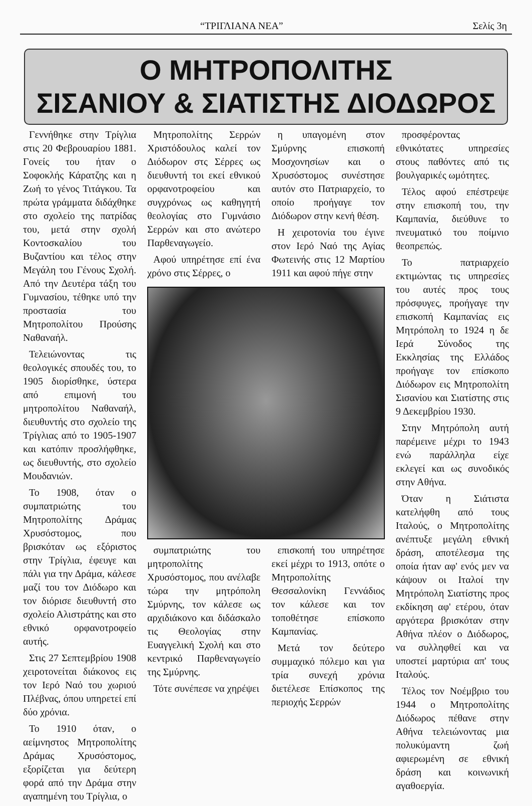“ΤΡΙΓΛΙΑΝΑ ΝΕΑ” Σελίς 3η
Ο ΜΗΤΡΟΠΟΛΙΤΗΣ
ΣΙΣΑΝΙΟΥ & ΣΙΑΤΙΣΤΗΣ ΔΙΟΔΩΡΟΣ
Γεννήθηκε στην Τρίγλια στις 20 Φεβρουαρίου 1881. Γονείς του ήταν ο Σοφοκλής Κάρατζης και η Ζωή το γένος Τιτάγκου. Τα πρώτα γράμματα διδάχθηκε στο σχολείο της πατρίδας του, μετά στην σχολή Κοντοσκαλίου του Βυζαντίου και τέλος στην Μεγάλη του Γένους Σχολή. Από την Δευτέρα τάξη του Γυμνασίου, τέθηκε υπό την προστασία του Μητροπολίτου Προύσης Ναθαναήλ.
Τελειώνοντας τις θεολογικές σπουδές του, το 1905 διορίσθηκε, ύστερα από επιμονή του μητροπολίτου Ναθαναήλ, διευθυντής στο σχολείο της Τρίγλιας από το 1905-1907 και κατόπιν προσλήφθηκε, ως διευθυντής, στο σχολείο Μουδανιών.
Το 1908, όταν ο συμπατριώτης του Μητροπολίτης Δράμας Χρυσόστομος, που βρισκόταν ως εξόριστος στην Τρίγλια, έφευγε και πάλι για την Δράμα, κάλεσε μαζί του τον Διόδωρο και τον διόρισε διευθυντή στο σχολείο Αλιστράτης και στο εθνικό ορφανοτροφείο αυτής.
Στις 27 Σεπτεμβρίου 1908 χειροτονείται διάκονος εις τον Ιερό Ναό του χωριού Πλέβνας, όπου υπηρετεί επί δύο χρόνια.
Το 1910 όταν, ο αείμνηστος Μητροπολίτης Δράμας Χρυσόστομος, εξορίζεται για δεύτερη φορά από την Δράμα στην αγαπημένη του Τρίγλια, ο
Μητροπολίτης Σερρών Χριστόδουλος καλεί τον Διόδωρον στς Σέρρες ως διευθυντή τοι εκεί εθνικού ορφανοτροφείου και συγχρόνως ως καθηγητή θεολογίας στο Γυμνάσιο Σερρών και στο ανώτερο Παρθεναγωγείο.
Αφού υπηρέτησε επί ένα χρόνο στις Σέρρες, ο
η υπαγομένη στον Σμύρνης επισκοπή Μοσχονησίων και ο Χρυσόστομος συνέστησε αυτόν στο Πατριαρχείο, το οποίο προήγαγε τον Διόδωρον στην κενή θέση.
Η χειροτονία του έγινε στον Ιερό Ναό της Αγίας Φωτεινής στις 12 Μαρτίου 1911 και αφού πήγε στην
συμπατριώτης του μητροπολίτης Χρυσόστομος, που ανέλαβε τώρα την μητρόπολη Σμύρνης, τον κάλεσε ως αρχιδιάκονο και διδάσκαλο τις Θεολογίας στην Ευαγγελική Σχολή και στο κεντρικό Παρθεναγωγείο της Σμύρνης.
Τότε συνέπεσε να χηρέψει
επισκοπή του υπηρέτησε εκεί μέχρι το 1913, οπότε ο Μητροπολίτης Θεσσαλονίκη Γεννάδιος τον κάλεσε και τον τοποθέτησε επίσκοπο Καμπανίας.
Μετά τον δεύτερο συμμαχικό πόλεμο και για τρία συνεχή χρόνια διετέλεσε Επίσκοπος της περιοχής Σερρών
προσφέροντας εθνικότατες υπηρεσίες στους παθόντες από τις βουλγαρικές ωμότητες.
Τέλος αφού επέστρεψε στην επισκοπή του, την Καμπανία, διεύθυνε το πνευματικό του ποίμνιο θεοπρεπώς.
Το πατριαρχείο εκτιμώντας τις υπηρεσίες του αυτές προς τους πρόσφυγες, προήγαγε την επισκοπή Καμπανίας εις Μητρόπολη το 1924 η δε Ιερά Σύνοδος της Εκκλησίας της Ελλάδος προήγαγε τον επίσκοπο Διόδωρον εις Μητροπολίτη Σισανίου και Σιατίστης στις 9 Δεκεμβρίου 1930.
Στην Μητρόπολη αυτή παρέμεινε μέχρι το 1943 ενώ παράλληλα είχε εκλεγεί και ως συνοδικός στην Αθήνα.
Όταν η Σιάτιστα κατελήφθη από τους Ιταλούς, ο Μητροπολίτης ανέπτυξε μεγάλη εθνική δράση, αποτέλεσμα της οποία ήταν αφ' ενός μεν να κάψουν οι Ιταλοί την Μητρόπολη Σιατίστης προς εκδίκηση αφ' ετέρου, όταν αργότερα βρισκόταν στην Αθήνα πλέον ο Διόδωρος, να συλληφθεί και να υποστεί μαρτύρια απ' τους Ιταλούς.
Τέλος τον Νοέμβριο του 1944 ο Μητροπολίτης Διόδωρος πέθανε στην Αθήνα τελειώνοντας μια πολυκύμαντη ζωή αφιερωμένη σε εθνική δράση και κοινωνική αγαθοεργία.